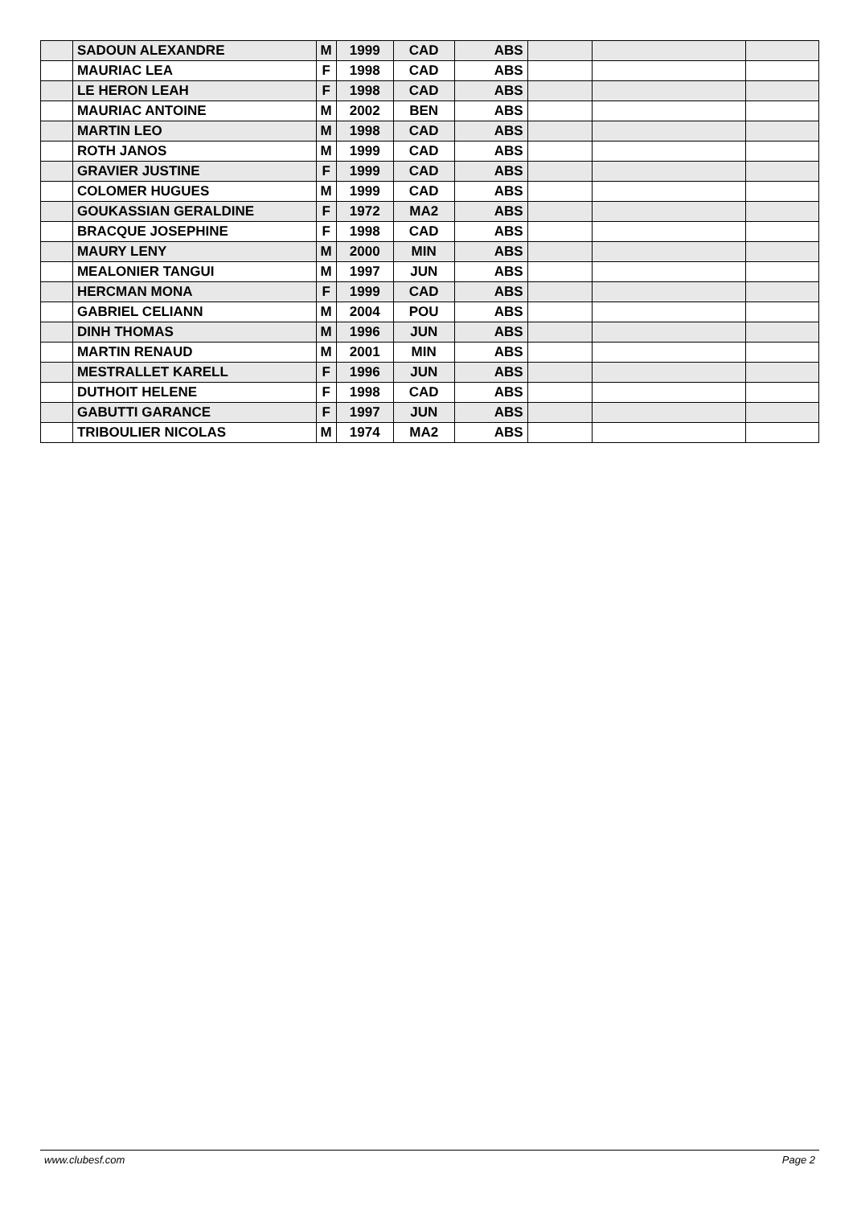| | SADOUN ALEXANDRE | M | 1999 | CAD | ABS | | | |
| | MAURIAC LEA | F | 1998 | CAD | ABS | | | |
| | LE HERON LEAH | F | 1998 | CAD | ABS | | | |
| | MAURIAC ANTOINE | M | 2002 | BEN | ABS | | | |
| | MARTIN LEO | M | 1998 | CAD | ABS | | | |
| | ROTH JANOS | M | 1999 | CAD | ABS | | | |
| | GRAVIER JUSTINE | F | 1999 | CAD | ABS | | | |
| | COLOMER HUGUES | M | 1999 | CAD | ABS | | | |
| | GOUKASSIAN GERALDINE | F | 1972 | MA2 | ABS | | | |
| | BRACQUE JOSEPHINE | F | 1998 | CAD | ABS | | | |
| | MAURY LENY | M | 2000 | MIN | ABS | | | |
| | MEALONIER TANGUI | M | 1997 | JUN | ABS | | | |
| | HERCMAN MONA | F | 1999 | CAD | ABS | | | |
| | GABRIEL CELIANN | M | 2004 | POU | ABS | | | |
| | DINH THOMAS | M | 1996 | JUN | ABS | | | |
| | MARTIN RENAUD | M | 2001 | MIN | ABS | | | |
| | MESTRALLET KARELL | F | 1996 | JUN | ABS | | | |
| | DUTHOIT HELENE | F | 1998 | CAD | ABS | | | |
| | GABUTTI GARANCE | F | 1997 | JUN | ABS | | | |
| | TRIBOULIER NICOLAS | M | 1974 | MA2 | ABS | | | |
www.clubesf.com Page 2